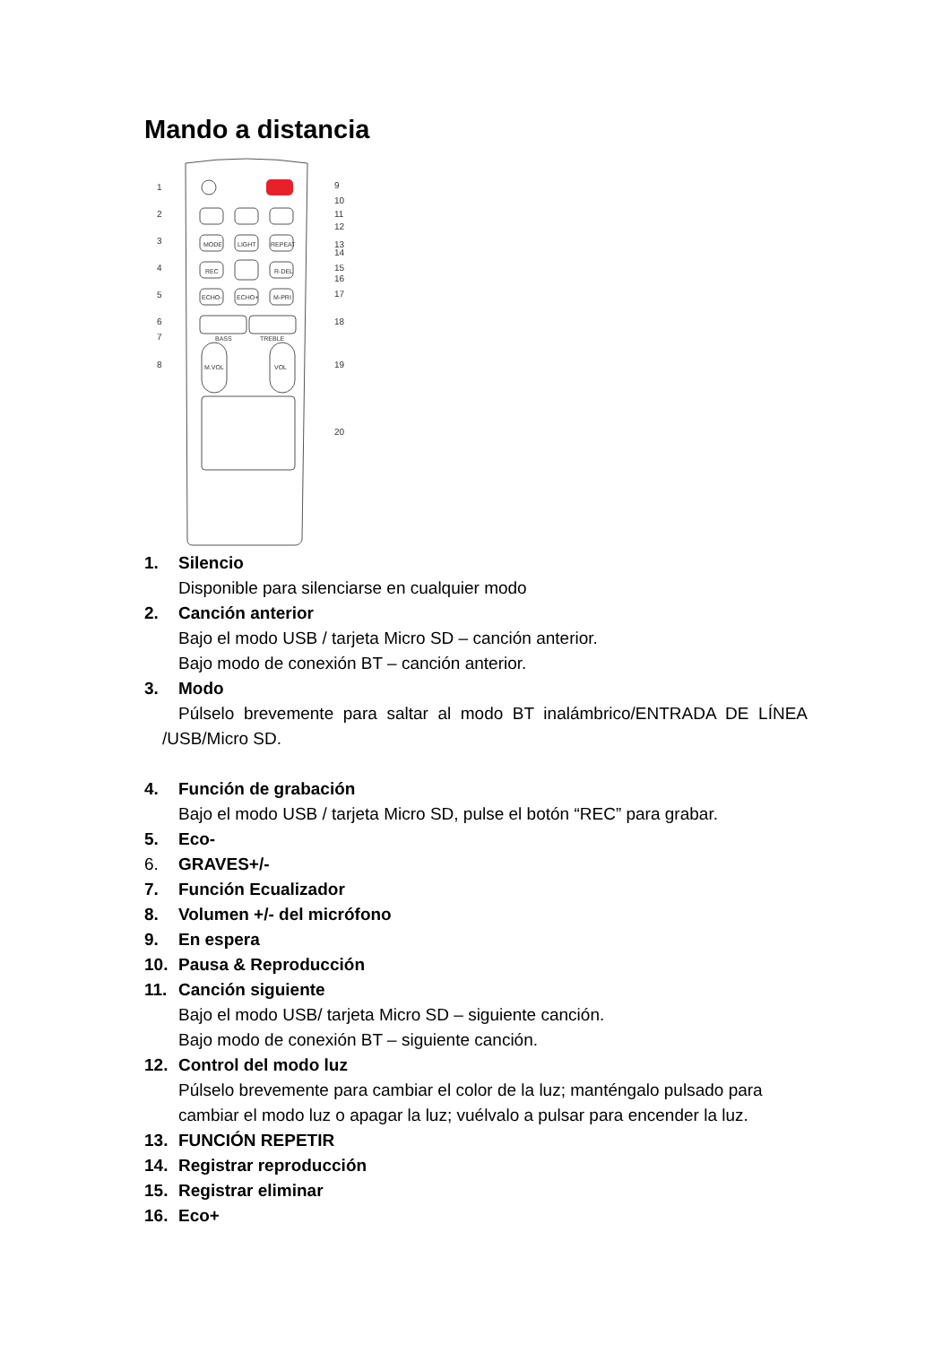Mando a distancia
MODE
LIGHT
REPEAT
REC
R-DEL
ECHO-
ECHO+
M-PRI
BASS
TREBLE
M.VOL
VOL
1
2
3
4
5
6
7
8
9
10
11
12
13
14
15
16
17
18
19
20
1. Silencio
Disponible para silenciarse en cualquier modo
2. Canción anterior
Bajo el modo USB / tarjeta Micro SD – canción anterior.
Bajo modo de conexión BT – canción anterior.
3. Modo
Púlselo brevemente para saltar al modo BT inalámbrico/ENTRADA DE LÍNEA /USB/Micro SD.
4. Función de grabación
Bajo el modo USB / tarjeta Micro SD, pulse el botón “REC” para grabar.
5. Eco-
6. GRAVES+/-
7. Función Ecualizador
8. Volumen +/- del micrófono
9. En espera
10. Pausa & Reproducción
11. Canción siguiente
Bajo el modo USB/ tarjeta Micro SD – siguiente canción.
Bajo modo de conexión BT – siguiente canción.
12. Control del modo luz
Púlselo brevemente para cambiar el color de la luz; manténgalo pulsado para cambiar el modo luz o apagar la luz; vuélvalo a pulsar para encender la luz.
13. FUNCIÓN REPETIR
14. Registrar reproducción
15. Registrar eliminar
16. Eco+